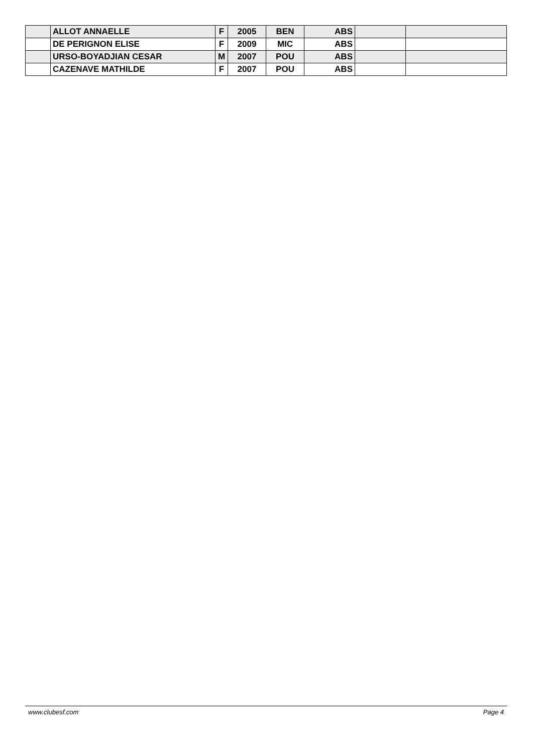| | ALLOT ANNAELLE | F | 2005 | BEN | ABS | | |
| | DE PERIGNON ELISE | F | 2009 | MIC | ABS | | |
| | URSO-BOYADJIAN CESAR | M | 2007 | POU | ABS | | |
| | CAZENAVE MATHILDE | F | 2007 | POU | ABS | | |
www.clubesf.com Page 4